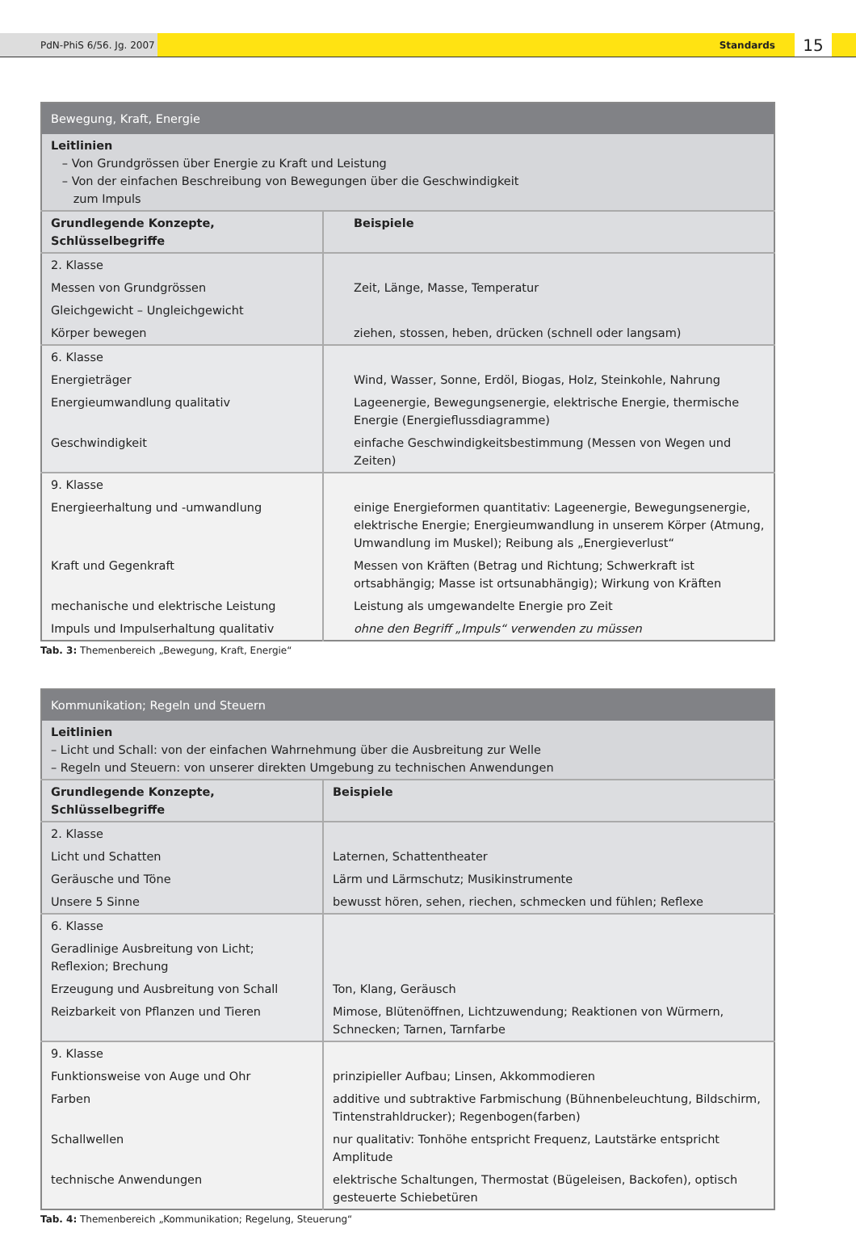PdN-PhiS 6/56. Jg. 2007 Standards
15
| Bewegung, Kraft, Energie | |
| --- | --- |
| Leitlinien – Von Grundgrössen über Energie zu Kraft und Leistung – Von der einfachen Beschreibung von Bewegungen über die Geschwindigkeit zum Impuls | |
| Grundlegende Konzepte, Schlüsselbegriffe | Beispiele |
| 2. Klasse | |
| Messen von Grundgrössen | Zeit, Länge, Masse, Temperatur |
| Gleichgewicht – Ungleichgewicht | |
| Körper bewegen | ziehen, stossen, heben, drücken (schnell oder langsam) |
| 6. Klasse | |
| Energieträger | Wind, Wasser, Sonne, Erdöl, Biogas, Holz, Steinkohle, Nahrung |
| Energieumwandlung qualitativ | Lageenergie, Bewegungsenergie, elektrische Energie, thermische Energie (Energieflussdiagramme) |
| Geschwindigkeit | einfache Geschwindigkeitsbestimmung (Messen von Wegen und Zeiten) |
| 9. Klasse | |
| Energieerhaltung und -umwandlung | einige Energieformen quantitativ: Lageenergie, Bewegungsenergie, elektrische Energie; Energieumwandlung in unserem Körper (Atmung, Umwandlung im Muskel); Reibung als „Energieverlust“ |
| Kraft und Gegenkraft | Messen von Kräften (Betrag und Richtung; Schwerkraft ist ortsabhängig; Masse ist ortsunabhängig); Wirkung von Kräften |
| mechanische und elektrische Leistung | Leistung als umgewandelte Energie pro Zeit |
| Impuls und Impulserhaltung qualitativ | ohne den Begriff „Impuls“ verwenden zu müssen |
Tab. 3: Themenbereich „Bewegung, Kraft, Energie“
| Kommunikation; Regeln und Steuern | |
| --- | --- |
| Leitlinien – Licht und Schall: von der einfachen Wahrnehmung über die Ausbreitung zur Welle – Regeln und Steuern: von unserer direkten Umgebung zu technischen Anwendungen | |
| Grundlegende Konzepte, Schlüsselbegriffe | Beispiele |
| 2. Klasse | |
| Licht und Schatten | Laternen, Schattentheater |
| Geräusche und Töne | Lärm und Lärmschutz; Musikinstrumente |
| Unsere 5 Sinne | bewusst hören, sehen, riechen, schmecken und fühlen; Reflexe |
| 6. Klasse | |
| Geradlinige Ausbreitung von Licht; Reflexion; Brechung | |
| Erzeugung und Ausbreitung von Schall | Ton, Klang, Geräusch |
| Reizbarkeit von Pflanzen und Tieren | Mimose, Blütenöffnen, Lichtzuwendung; Reaktionen von Würmern, Schnecken; Tarnen, Tarnfarbe |
| 9. Klasse | |
| Funktionsweise von Auge und Ohr | prinzipieller Aufbau; Linsen, Akkommodieren |
| Farben | additive und subtraktive Farbmischung (Bühnenbeleuchtung, Bildschirm, Tintenstrahldrucker); Regenbogen(farben) |
| Schallwellen | nur qualitativ: Tonhöhe entspricht Frequenz, Lautstärke entspricht Amplitude |
| technische Anwendungen | elektrische Schaltungen, Thermostat (Bügeleisen, Backofen), optisch gesteuerte Schiebetüren |
Tab. 4: Themenbereich „Kommunikation; Regelung, Steuerung“